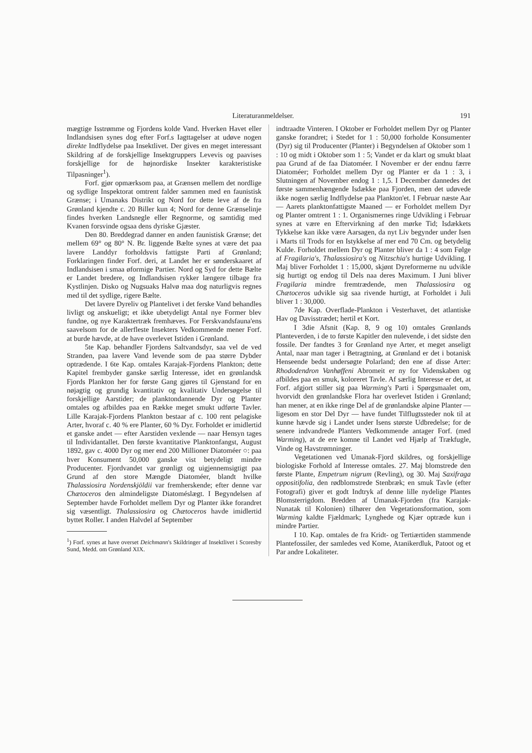Literaturanmeldelser. 191
mægtige Isstrømme og Fjordens kolde Vand. Hverken Havet eller Indlandsisen synes dog efter Forf.s Iagttagelser at udøve nogen direkte Indflydelse paa Insektlivet. Der gives en meget interessant Skildring af de forskjellige Insektgruppers Levevis og paavises forskjellige for de højnordiske Insekter karakteristiske Tilpasninger<sup>1</sup>).
Forf. gjør opmærksom paa, at Grænsen mellem det nordlige og sydlige Inspektorat omtrent falder sammen med en faunistisk Grænse; i Umanaks Distrikt og Nord for dette leve af de fra Grønland kjendte c. 20 Biller kun 4; Nord for denne Grænselinje findes hverken Landsnegle eller Regnorme, og samtidig med Kvanen forsvinde ogsaa dens dyriske Gjæster.
Den 80. Breddegrad danner en anden faunistisk Grænse; det mellem 69° og 80° N. Br. liggende Bælte synes at være det paa lavere Landdyr forholdsvis fattigste Parti af Grønland; Forklaringen finder Forf. deri, at Landet her er sønderskaaret af Indlandsisen i smaa øformige Partier. Nord og Syd for dette Bælte er Landet bredere, og Indlandsisen rykker længere tilbage fra Kystlinjen. Disko og Nugsuaks Halvø maa dog naturligvis regnes med til det sydlige, rigere Bælte.
Det lavere Dyreliv og Plantelivet i det ferske Vand behandles livligt og anskueligt; et ikke ubetydeligt Antal nye Former blev fundne, og nye Karaktertræk fremhæves. For Ferskvandsfauna'ens saavelsom for de allerfleste Insekters Vedkommende mener Forf. at burde hævde, at de have overlevet Istiden i Grønland.
5te Kap. behandler Fjordens Saltvandsdyr, saa vel de ved Stranden, paa lavere Vand levende som de paa større Dybder optrædende. I 6te Kap. omtales Karajak-Fjordens Plankton; dette Kapitel frembyder ganske særlig Interesse, idet en grønlandsk Fjords Plankton her for første Gang gjøres til Gjenstand for en nøjagtig og grundig kvantitativ og kvalitativ Undersøgelse til forskjellige Aarstider; de planktondannende Dyr og Planter omtales og afbildes paa en Række meget smukt udførte Tavler. Lille Karajak-Fjordens Plankton bestaar af c. 100 rent pelagiske Arter, hvoraf c. 40 % ere Planter, 60 % Dyr. Forholdet er imidlertid et ganske andet — efter Aarstiden vexlende — naar Hensyn tages til Individantallet. Den første kvantitative Planktonfangst, August 1892, gav c. 4000 Dyr og mer end 200 Millioner Diatoméer ○: paa hver Konsument 50,000 ganske vist betydeligt mindre Producenter. Fjordvandet var grønligt og uigjennemsigtigt paa Grund af den store Mængde Diatoméer, blandt hvilke Thalassiosira Nordenskjöldii var fremherskende; efter denne var Chætoceros den almindeligste Diatoméslægt. I Begyndelsen af September havde Forholdet mellem Dyr og Planter ikke forandret sig væsentligt. Thalassiosira og Chætoceros havde imidlertid byttet Roller. I anden Halvdel af September
<sup>1</sup>) Forf. synes at have overset Deichmann's Skildringer af Insektlivet i Scoresby Sund, Medd. om Grønland XIX.
indtraadte Vinteren. I Oktober er Forholdet mellem Dyr og Planter ganske forandret; i Stedet for 1 : 50,000 forholde Konsumenter (Dyr) sig til Producenter (Planter) i Begyndelsen af Oktober som 1 : 10 og midt i Oktober som 1 : 5; Vandet er da klart og smukt blaat paa Grund af de faa Diatoméer. I November er der endnu færre Diatoméer; Forholdet mellem Dyr og Planter er da 1 : 3, i Slutningen af November endog 1 : 1,5. I December dannedes det første sammenhængende Isdække paa Fjorden, men det udøvede ikke nogen særlig Indflydelse paa Plankton'et. I Februar næste Aar — Aarets planktonfattigste Maaned — er Forholdet mellem Dyr og Planter omtrent 1 : 1. Organismernes ringe Udvikling i Februar synes at være en Eftervirkning af den mørke Tid; Isdækkets Tykkelse kan ikke være Aarsagen, da nyt Liv begynder under Isen i Marts til Trods for en Istykkelse af mer end 70 Cm. og betydelig Kulde. Forholdet mellem Dyr og Planter bliver da 1 : 4 som Følge af Fragilaria's, Thalassiosira's og Nitzschia's hurtige Udvikling. I Maj bliver Forholdet 1 : 15,000, skjønt Dyreformerne nu udvikle sig hurtigt og endog til Dels naa deres Maximum. I Juni bliver Fragilaria mindre fremtrædende, men Thalassiosira og Chætoceros udvikle sig saa rivende hurtigt, at Forholdet i Juli bliver 1 : 30,000.
7de Kap. Overflade-Plankton i Vesterhavet, det atlantiske Hav og Davisstrædet; hertil et Kort.
I 3die Afsnit (Kap. 8, 9 og 10) omtales Grønlands Planteverden, i de to første Kapitler den nulevende, i det sidste den fossile. Der fandtes 3 for Grønland nye Arter, et meget anseligt Antal, naar man tager i Betragtning, at Grønland er det i botanisk Henseende bedst undersøgte Polarland; den ene af disse Arter: Rhododendron Vanhøffeni Abromeit er ny for Videnskaben og afbildes paa en smuk, koloreret Tavle. Af særlig Interesse er det, at Forf. afgjort stiller sig paa Warming's Parti i Spørgsmaalet om, hvorvidt den grønlandske Flora har overlevet Istiden i Grønland; han mener, at en ikke ringe Del af de grønlandske alpine Planter — ligesom en stor Del Dyr — have fundet Tilflugtssteder nok til at kunne hævde sig i Landet under Isens største Udbredelse; for de senere indvandrede Planters Vedkommende antager Forf. (med Warming), at de ere komne til Landet ved Hjælp af Trækfugle, Vinde og Havstrømninger.
Vegetationen ved Umanak-Fjord skildres, og forskjellige biologiske Forhold af Interesse omtales. 27. Maj blomstrede den første Plante, Empetrum nigrum (Revling), og 30. Maj Saxifraga oppositifolia, den rødblomstrede Stenbræk; en smuk Tavle (efter Fotografi) giver et godt Indtryk af denne lille nydelige Plantes Blomsterrigdom. Bredden af Umanak-Fjorden (fra Karajak-Nunatak til Kolonien) tilhører den Vegetationsformation, som Warming kaldte Fjældmark; Lynghede og Kjær optræde kun i mindre Partier.
I 10. Kap. omtales de fra Kridt- og Tertiærtiden stammende Plantefossiler, der samledes ved Kome, Atanikerdluk, Patoot og et Par andre Lokaliteter.